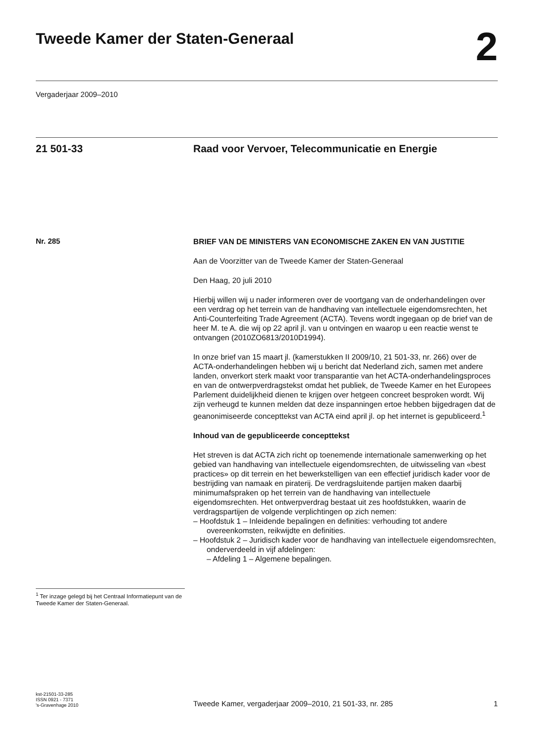Tweede Kamer der Staten-Generaal
2
Vergaderjaar 2009–2010
21 501-33 Raad voor Vervoer, Telecommunicatie en Energie
Nr. 285
<sup>1</sup> Ter inzage gelegd bij het Centraal Informatie­punt van de Tweede Kamer der Staten-Generaal.
BRIEF VAN DE MINISTERS VAN ECONOMISCHE ZAKEN EN VAN JUSTITIE
Aan de Voorzitter van de Tweede Kamer der Staten-Generaal
Den Haag, 20 juli 2010
Hierbij willen wij u nader informeren over de voortgang van de onderhan­delingen over een verdrag op het terrein van de handhaving van intellectuele eigendomsrechten, het Anti-Counterfeiting Trade Agreement (ACTA). Tevens wordt ingegaan op de brief van de heer M. te A. die wij op 22 april jl. van u ontvingen en waarop u een reactie wenst te ontvangen (2010ZO6813/2010D1994).
In onze brief van 15 maart jl. (kamerstukken II 2009/10, 21 501-33, nr. 266) over de ACTA-onderhandelingen hebben wij u bericht dat Nederland zich, samen met andere landen, onverkort sterk maakt voor transparantie van het ACTA-onderhandelingsproces en van de ontwerpverdragstekst omdat het publiek, de Tweede Kamer en het Europees Parlement duidelijkheid dienen te krijgen over hetgeen concreet besproken wordt. Wij zijn verheugd te kunnen melden dat deze inspanningen ertoe hebben bijgedragen dat de geanonimiseerde concepttekst van ACTA eind april jl. op het internet is gepubliceerd.<sup>1</sup>
Inhoud van de gepubliceerde concepttekst
Het streven is dat ACTA zich richt op toenemende internationale samen­werking op het gebied van handhaving van intellectuele eigendoms­rechten, de uitwisseling van «best practices» op dit terrein en het bewerkstelligen van een effectief juridisch kader voor de bestrijding van namaak en piraterij. De verdragsluitende partijen maken daarbij minimumafspraken op het terrein van de handhaving van intellectuele eigendomsrechten. Het ontwerpverdrag bestaat uit zes hoofdstukken, waarin de verdragspartijen de volgende verplichtingen op zich nemen:
– Hoofdstuk 1 – Inleidende bepalingen en definities: verhouding tot andere overeenkomsten, reikwijdte en definities.
– Hoofdstuk 2 – Juridisch kader voor de handhaving van intellectuele eigendomsrechten, onderverdeeld in vijf afdelingen:
– Afdeling 1 – Algemene bepalingen.
kst-21501-33-285
ISSN 0921 - 7371
's-Gravenhage 2010
Tweede Kamer, vergaderjaar 2009–2010, 21 501-33, nr. 285
1